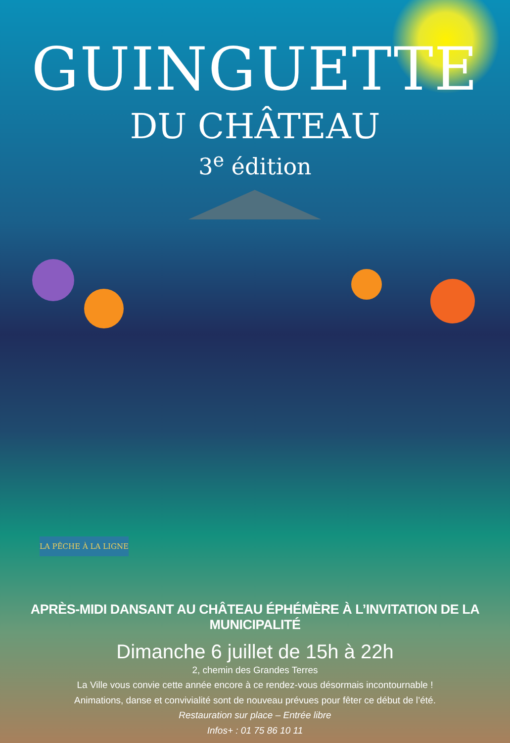GUINGUETTE
DU CHÂTEAU
3<sup>e</sup> édition
LA PÊCHE À LA LIGNE
APRÈS-MIDI DANSANT AU CHÂTEAU ÉPHÉMÈRE À L’INVITATION DE LA MUNICIPALITÉ
Dimanche 6 juillet de 15h à 22h
2, chemin des Grandes Terres
La Ville vous convie cette année encore à ce rendez-vous désormais incontournable !
Animations, danse et convivialité sont de nouveau prévues pour fêter ce début de l’été.
Restauration sur place – Entrée libre
Infos+ : 01 75 86 10 11